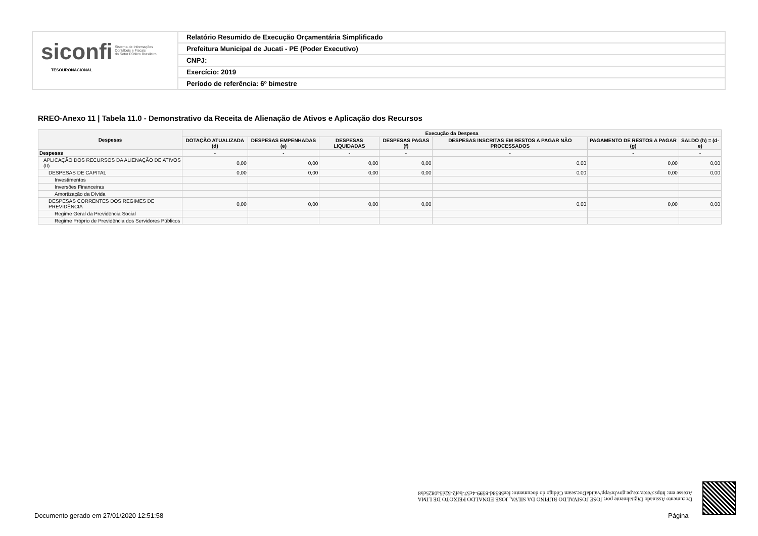siconfi Sistema de Informações
Contábeis e Fiscais
do Setor Público Brasileiro
TESOURONACIONAL
Relatório Resumido de Execução Orçamentária Simplificado
Prefeitura Municipal de Jucati - PE (Poder Executivo)
CNPJ:
Exercício: 2019
Período de referência: 6º bimestre
RREO-Anexo 11 | Tabela 11.0 - Demonstrativo da Receita de Alienação de Ativos e Aplicação dos Recursos
| Despesas | Execução da Despesa | | | | | | |
| --- | --- | --- | --- | --- | --- | --- | --- |
| | DOTAÇÃO ATUALIZADA (d) | DESPESAS EMPENHADAS (e) | DESPESAS LIQUIDADAS | DESPESAS PAGAS (f) | DESPESAS INSCRITAS EM RESTOS A PAGAR NÃO PROCESSADOS | PAGAMENTO DE RESTOS A PAGAR (g) | SALDO (h) = (d-e) |
| Despesas | - | - | - | - | - | - | - |
| APLICAÇÃO DOS RECURSOS DA ALIENAÇÃO DE ATIVOS (II) | 0,00 | 0,00 | 0,00 | 0,00 | 0,00 | 0,00 | 0,00 |
| DESPESAS DE CAPITAL | 0,00 | 0,00 | 0,00 | 0,00 | 0,00 | 0,00 | 0,00 |
| Investimentos | | | | | | | |
| Inversões Financeiras | | | | | | | |
| Amortização da Dívida | | | | | | | |
| DESPESAS CORRENTES DOS REGIMES DE PREVIDÊNCIA | 0,00 | 0,00 | 0,00 | 0,00 | 0,00 | 0,00 | 0,00 |
| Regime Geral da Previdência Social | | | | | | | |
| Regime Próprio de Previdência dos Servidores Públicos | | | | | | | |
Documento Assinado Digitalmente por: JOSE JOSIVALDO RUFINO DA SILVA, JOSE EDNALDO PEIXOTO DE LIMA
Acesse em: https://etce.tce.pe.gov.br/epp/validaDoc.seam Código do documento: fce5858d-8599-4c57-bef2-52d5a0825cb8
Documento gerado em 27/01/2020 12:51:58
Página